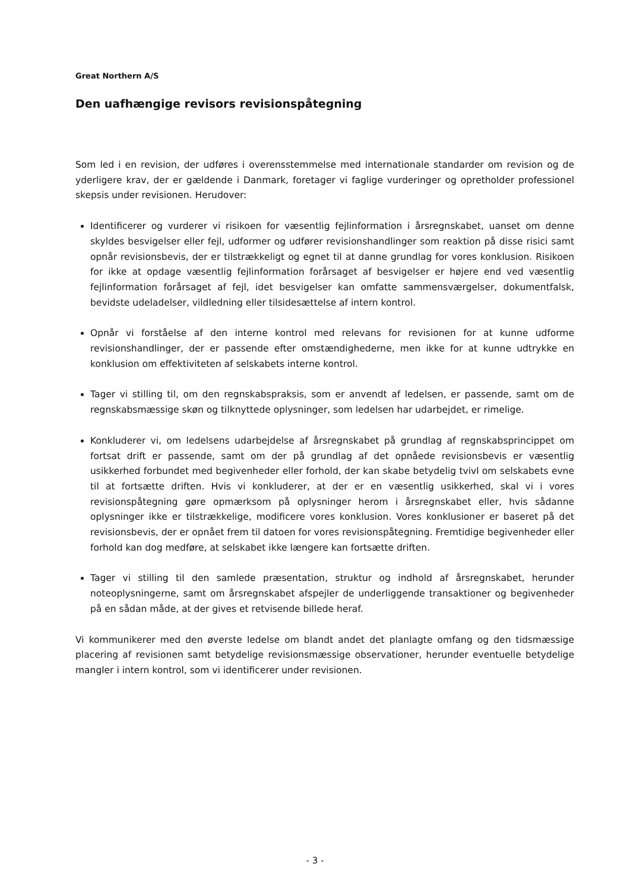Great Northern A/S
Den uafhængige revisors revisionspåtegning
Som led i en revision, der udføres i overensstemmelse med internationale standarder om revision og de yderligere krav, der er gældende i Danmark, foretager vi faglige vurderinger og opretholder professionel skepsis under revisionen. Herudover:
Identificerer og vurderer vi risikoen for væsentlig fejlinformation i årsregnskabet, uanset om denne skyldes besvigelser eller fejl, udformer og udfører revisionshandlinger som reaktion på disse risici samt opnår revisionsbevis, der er tilstrækkeligt og egnet til at danne grundlag for vores konklusion. Risikoen for ikke at opdage væsentlig fejlinformation forårsaget af besvigelser er højere end ved væsentlig fejlinformation forårsaget af fejl, idet besvigelser kan omfatte sammensværgelser, dokumentfalsk, bevidste udeladelser, vildledning eller tilsidesættelse af intern kontrol.
Opnår vi forståelse af den interne kontrol med relevans for revisionen for at kunne udforme revisionshandlinger, der er passende efter omstændighederne, men ikke for at kunne udtrykke en konklusion om effektiviteten af selskabets interne kontrol.
Tager vi stilling til, om den regnskabspraksis, som er anvendt af ledelsen, er passende, samt om de regnskabsmæssige skøn og tilknyttede oplysninger, som ledelsen har udarbejdet, er rimelige.
Konkluderer vi, om ledelsens udarbejdelse af årsregnskabet på grundlag af regnskabsprincippet om fortsat drift er passende, samt om der på grundlag af det opnåede revisionsbevis er væsentlig usikkerhed forbundet med begivenheder eller forhold, der kan skabe betydelig tvivl om selskabets evne til at fortsætte driften. Hvis vi konkluderer, at der er en væsentlig usikkerhed, skal vi i vores revisionspåtegning gøre opmærksom på oplysninger herom i årsregnskabet eller, hvis sådanne oplysninger ikke er tilstrækkelige, modificere vores konklusion. Vores konklusioner er baseret på det revisionsbevis, der er opnået frem til datoen for vores revisionspåtegning. Fremtidige begivenheder eller forhold kan dog medføre, at selskabet ikke længere kan fortsætte driften.
Tager vi stilling til den samlede præsentation, struktur og indhold af årsregnskabet, herunder noteoplysningerne, samt om årsregnskabet afspejler de underliggende transaktioner og begivenheder på en sådan måde, at der gives et retvisende billede heraf.
Vi kommunikerer med den øverste ledelse om blandt andet det planlagte omfang og den tidsmæssige placering af revisionen samt betydelige revisionsmæssige observationer, herunder eventuelle betydelige mangler i intern kontrol, som vi identificerer under revisionen.
- 3 -